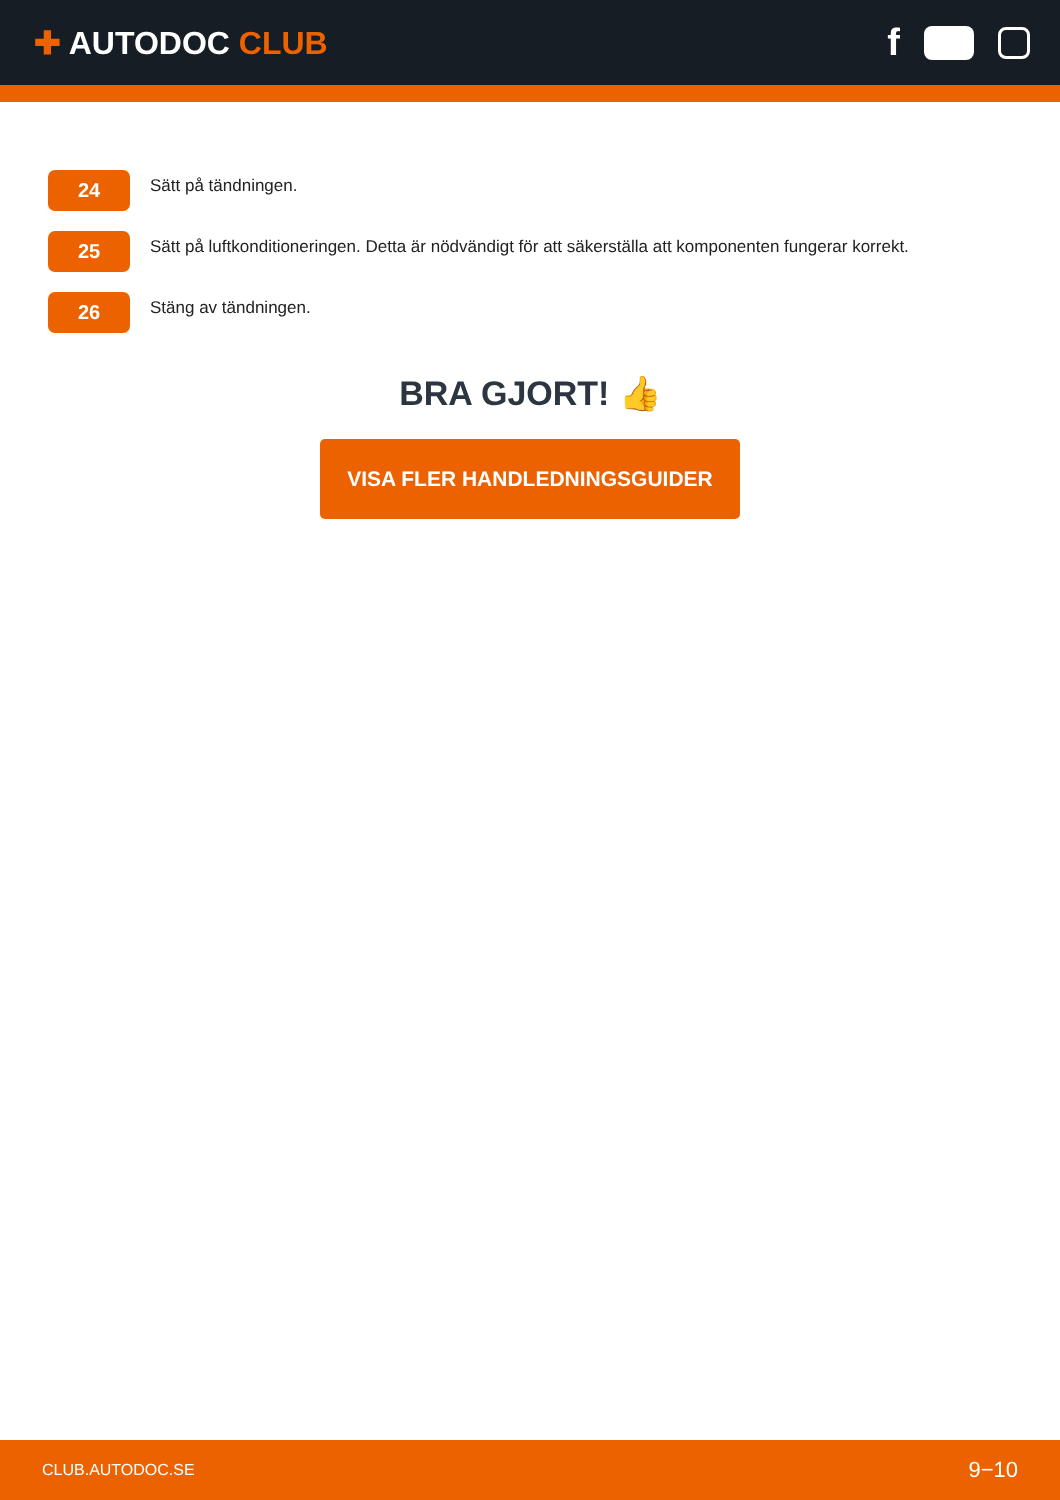✚ AUTODOC CLUB
f
24
Sätt på tändningen.
25
Sätt på luftkonditioneringen. Detta är nödvändigt för att säkerställa att komponenten fungerar korrekt.
26
Stäng av tändningen.
BRA GJORT! 👍
VISA FLER HANDLEDNINGSGUIDER
CLUB.AUTODOC.SE 9−10